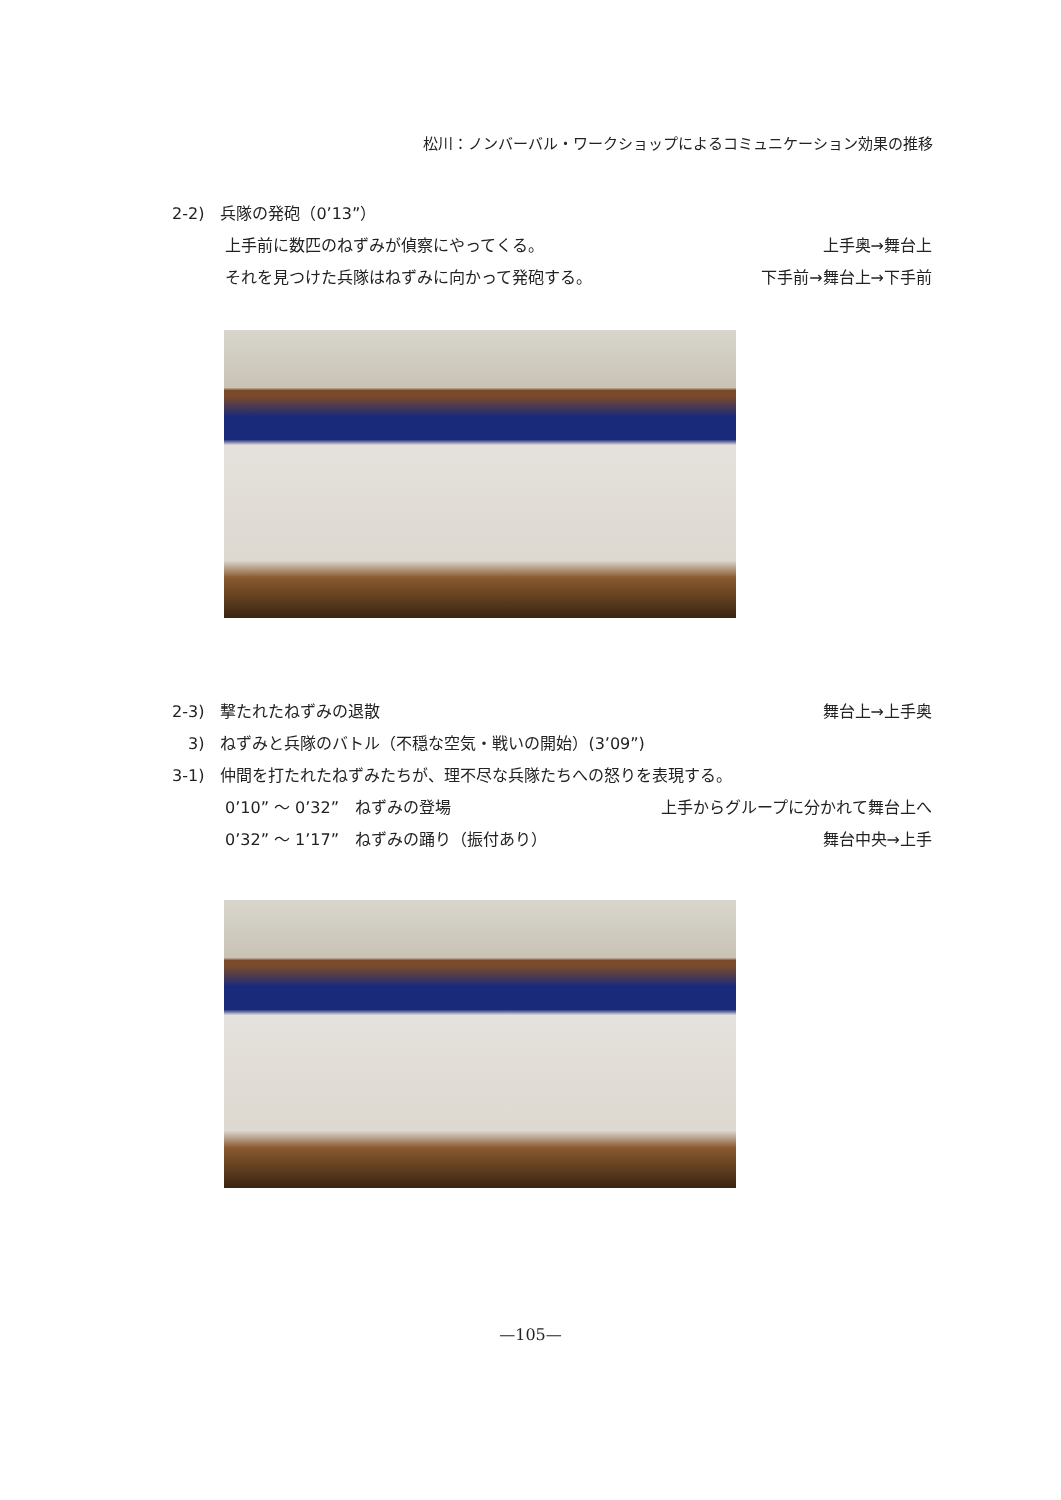松川：ノンバーバル・ワークショップによるコミュニケーション効果の推移
2-2)　兵隊の発砲（0’13”）
上手前に数匹のねずみが偵察にやってくる。 上手奥→舞台上
それを見つけた兵隊はねずみに向かって発砲する。 下手前→舞台上→下手前
2-3)　撃たれたねずみの退散 舞台上→上手奥
　3)　ねずみと兵隊のバトル（不穏な空気・戦いの開始）(3’09”)
3-1)　仲間を打たれたねずみたちが、理不尽な兵隊たちへの怒りを表現する。
0’10” ～ 0’32”　ねずみの登場 上手からグループに分かれて舞台上へ
0’32” ～ 1’17”　ねずみの踊り（振付あり） 舞台中央→上手
—105—